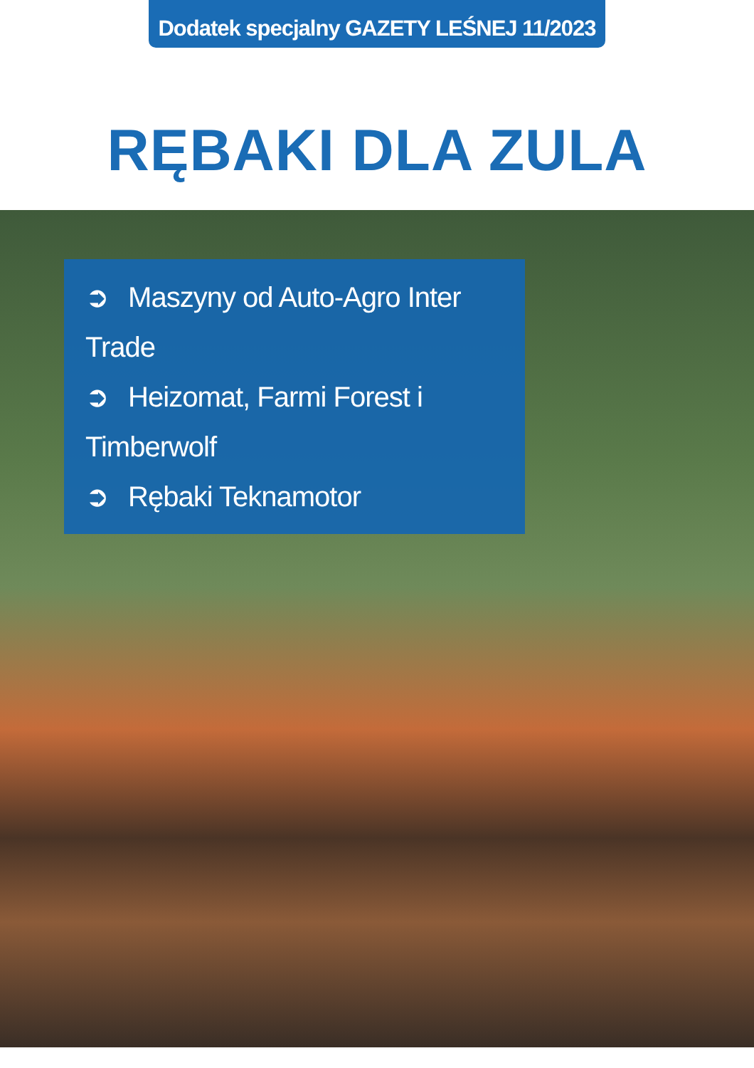Dodatek specjalny GAZETY LEŚNEJ 11/2023
RĘBAKI DLA ZULA
➲ Maszyny od Auto-Agro Inter Trade
➲ Heizomat, Farmi Forest i Timberwolf
➲ Rębaki Teknamotor